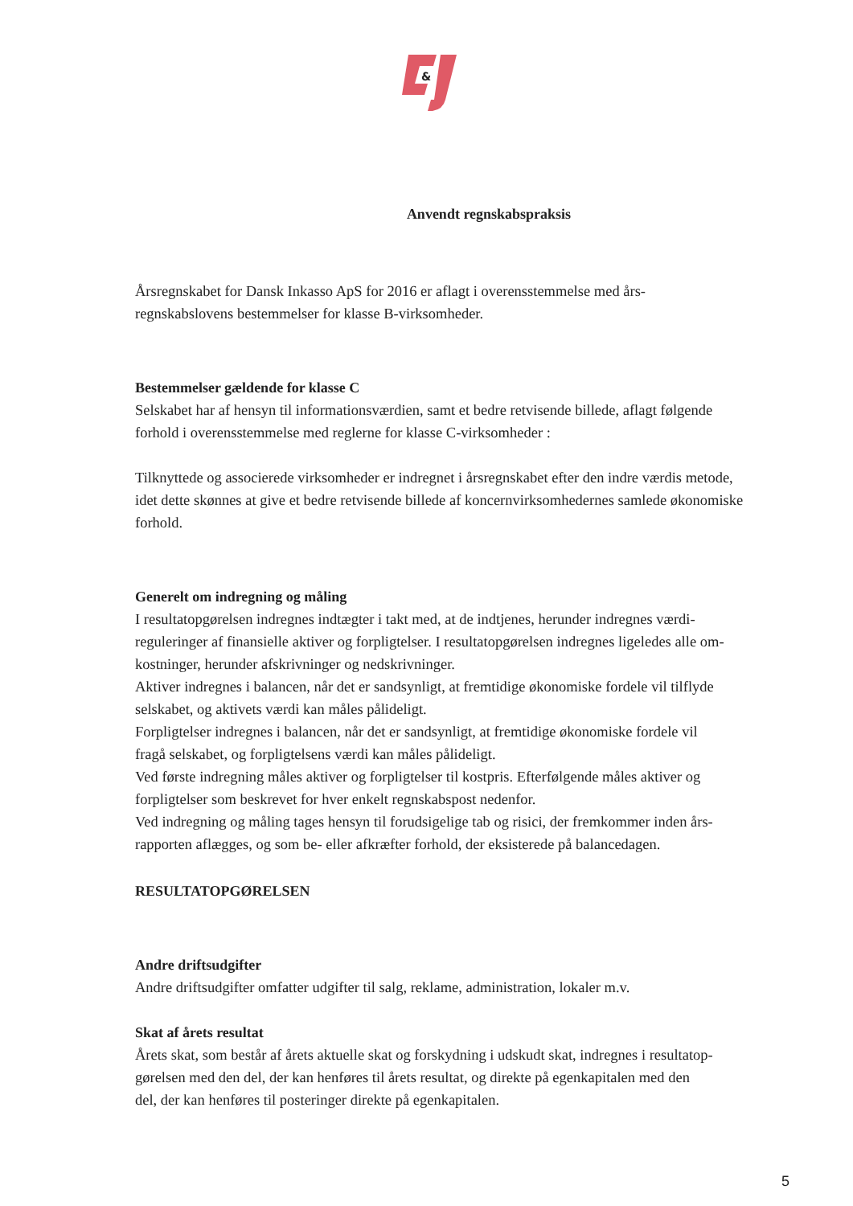&
Anvendt regnskabspraksis
Årsregnskabet for Dansk Inkasso ApS for 2016 er aflagt i overensstemmelse med års-
regnskabslovens bestemmelser for klasse B-virksomheder.
Bestemmelser gældende for klasse C
Selskabet har af hensyn til informationsværdien, samt et bedre retvisende billede, aflagt følgende
forhold i overensstemmelse med reglerne for klasse C-virksomheder :
Tilknyttede og associerede virksomheder er indregnet i årsregnskabet efter den indre værdis metode,
idet dette skønnes at give et bedre retvisende billede af koncernvirksomhedernes samlede økonomiske
forhold.
Generelt om indregning og måling
I resultatopgørelsen indregnes indtægter i takt med, at de indtjenes, herunder indregnes værdi-
reguleringer af finansielle aktiver og forpligtelser. I resultatopgørelsen indregnes ligeledes alle om-
kostninger, herunder afskrivninger og nedskrivninger.
Aktiver indregnes i balancen, når det er sandsynligt, at fremtidige økonomiske fordele vil tilflyde
selskabet, og aktivets værdi kan måles pålideligt.
Forpligtelser indregnes i balancen, når det er sandsynligt, at fremtidige økonomiske fordele vil
fragå selskabet, og forpligtelsens værdi kan måles pålideligt.
Ved første indregning måles aktiver og forpligtelser til kostpris. Efterfølgende måles aktiver og
forpligtelser som beskrevet for hver enkelt regnskabspost nedenfor.
Ved indregning og måling tages hensyn til forudsigelige tab og risici, der fremkommer inden års-
rapporten aflægges, og som be- eller afkræfter forhold, der eksisterede på balancedagen.
RESULTATOPGØRELSEN
Andre driftsudgifter
Andre driftsudgifter omfatter udgifter til salg, reklame, administration, lokaler m.v.
Skat af årets resultat
Årets skat, som består af årets aktuelle skat og forskydning i udskudt skat, indregnes i resultatop-
gørelsen med den del, der kan henføres til årets resultat, og direkte på egenkapitalen med den
del, der kan henføres til posteringer direkte på egenkapitalen.
5